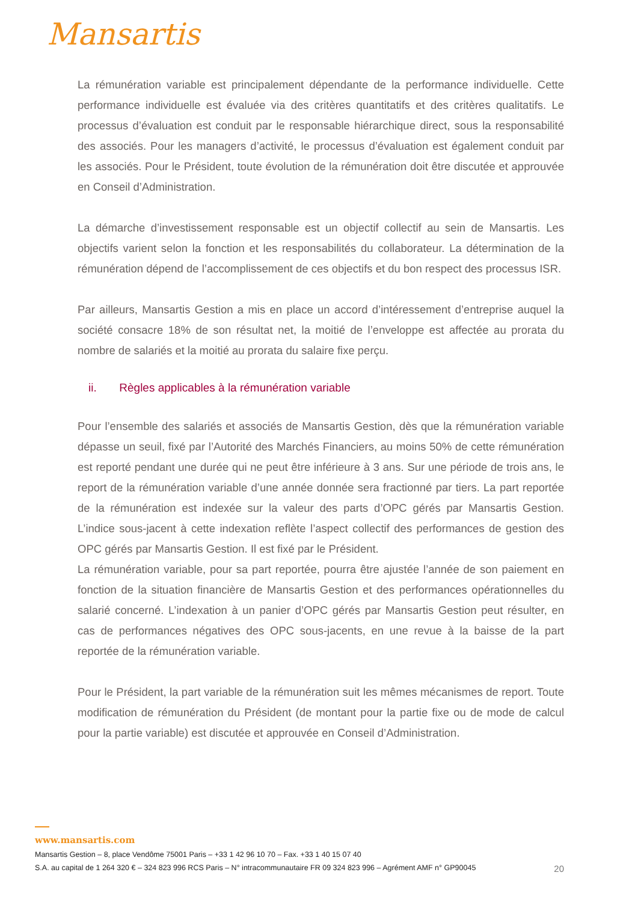Mansartis
La rémunération variable est principalement dépendante de la performance individuelle. Cette performance individuelle est évaluée via des critères quantitatifs et des critères qualitatifs. Le processus d’évaluation est conduit par le responsable hiérarchique direct, sous la responsabilité des associés. Pour les managers d’activité, le processus d’évaluation est également conduit par les associés. Pour le Président, toute évolution de la rémunération doit être discutée et approuvée en Conseil d’Administration.
La démarche d’investissement responsable est un objectif collectif au sein de Mansartis. Les objectifs varient selon la fonction et les responsabilités du collaborateur. La détermination de la rémunération dépend de l’accomplissement de ces objectifs et du bon respect des processus ISR.
Par ailleurs, Mansartis Gestion a mis en place un accord d’intéressement d’entreprise auquel la société consacre 18% de son résultat net, la moitié de l’enveloppe est affectée au prorata du nombre de salariés et la moitié au prorata du salaire fixe perçu.
ii. Règles applicables à la rémunération variable
Pour l’ensemble des salariés et associés de Mansartis Gestion, dès que la rémunération variable dépasse un seuil, fixé par l’Autorité des Marchés Financiers, au moins 50% de cette rémunération est reporté pendant une durée qui ne peut être inférieure à 3 ans. Sur une période de trois ans, le report de la rémunération variable d’une année donnée sera fractionné par tiers. La part reportée de la rémunération est indexée sur la valeur des parts d’OPC gérés par Mansartis Gestion. L’indice sous-jacent à cette indexation reflète l’aspect collectif des performances de gestion des OPC gérés par Mansartis Gestion. Il est fixé par le Président.
La rémunération variable, pour sa part reportée, pourra être ajustée l’année de son paiement en fonction de la situation financière de Mansartis Gestion et des performances opérationnelles du salarié concerné. L’indexation à un panier d’OPC gérés par Mansartis Gestion peut résulter, en cas de performances négatives des OPC sous-jacents, en une revue à la baisse de la part reportée de la rémunération variable.
Pour le Président, la part variable de la rémunération suit les mêmes mécanismes de report. Toute modification de rémunération du Président (de montant pour la partie fixe ou de mode de calcul pour la partie variable) est discutée et approuvée en Conseil d’Administration.
www.mansartis.com
Mansartis Gestion – 8, place Vendôme 75001 Paris – +33 1 42 96 10 70 – Fax. +33 1 40 15 07 40
20 S.A. au capital de 1 264 320 € – 324 823 996 RCS Paris – N° intracommunautaire FR 09 324 823 996 – Agrément AMF n° GP90045